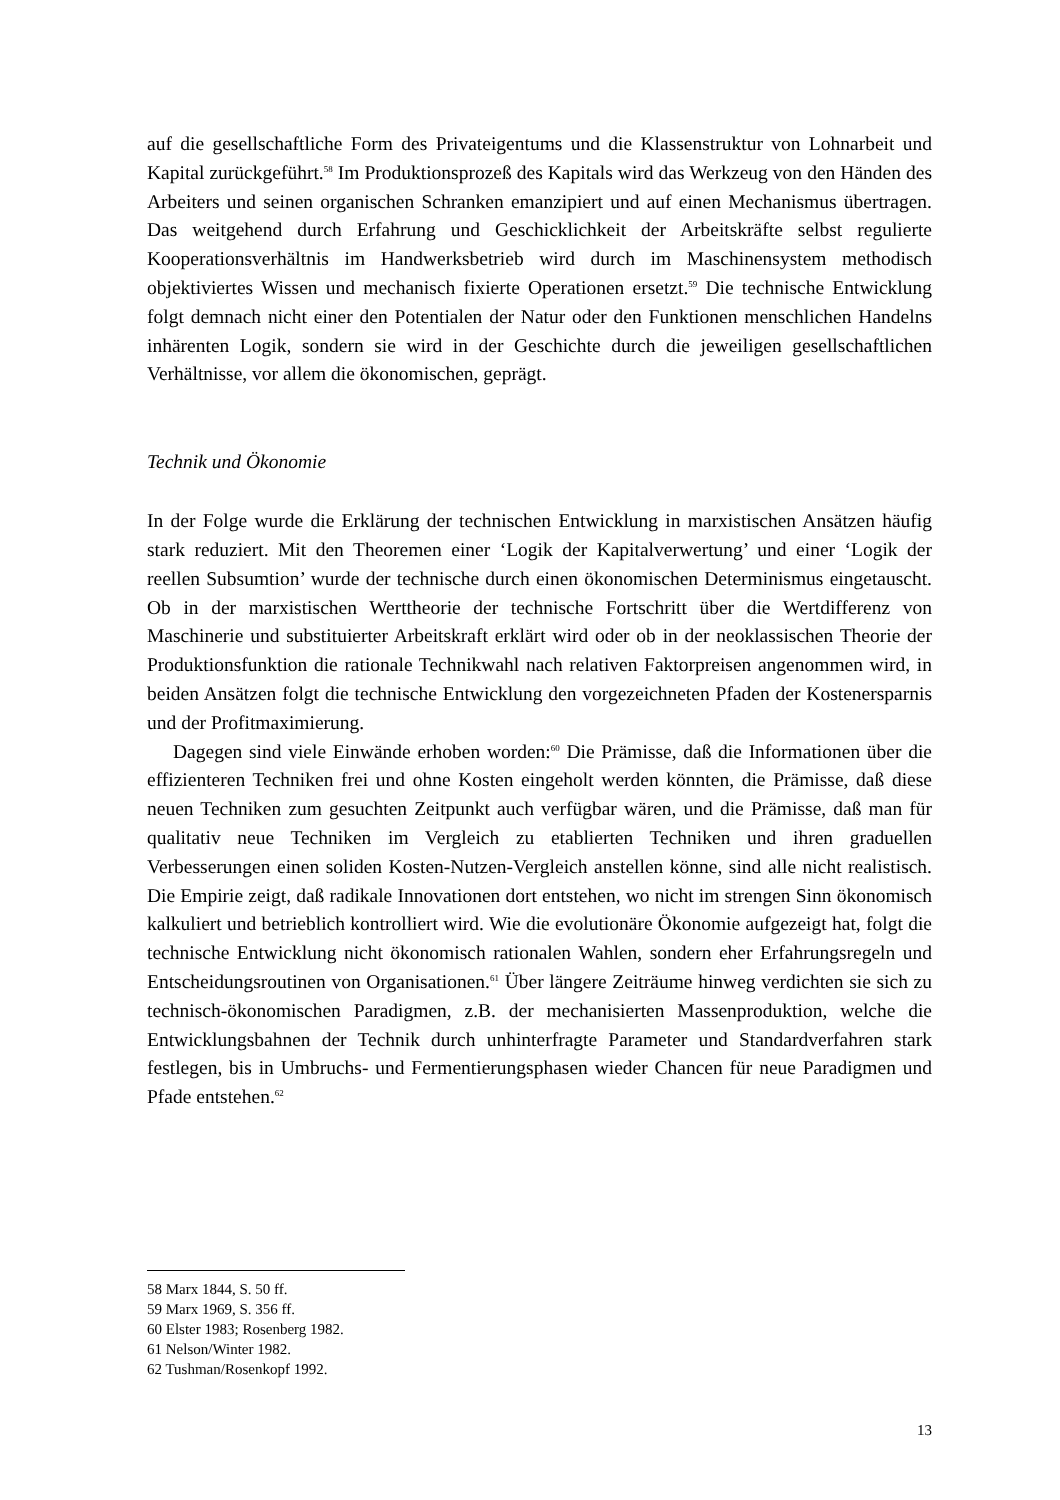auf die gesellschaftliche Form des Privateigentums und die Klassenstruktur von Lohnarbeit und Kapital zurückgeführt.<sup>58</sup> Im Produktionsprozeß des Kapitals wird das Werkzeug von den Händen des Arbeiters und seinen organischen Schranken emanzipiert und auf einen Mechanismus übertragen. Das weitgehend durch Erfahrung und Geschicklichkeit der Arbeitskräfte selbst regulierte Kooperationsverhältnis im Handwerksbetrieb wird durch im Maschinensystem methodisch objektiviertes Wissen und mechanisch fixierte Operationen ersetzt.<sup>59</sup> Die technische Entwicklung folgt demnach nicht einer den Potentialen der Natur oder den Funktionen menschlichen Handelns inhärenten Logik, sondern sie wird in der Geschichte durch die jeweiligen gesellschaftlichen Verhältnisse, vor allem die ökonomischen, geprägt.
Technik und Ökonomie
In der Folge wurde die Erklärung der technischen Entwicklung in marxistischen Ansätzen häufig stark reduziert. Mit den Theoremen einer ‘Logik der Kapitalverwertung’ und einer ‘Logik der reellen Subsumtion’ wurde der technische durch einen ökonomischen Determinismus eingetauscht. Ob in der marxistischen Werttheorie der technische Fortschritt über die Wertdifferenz von Maschinerie und substituierter Arbeitskraft erklärt wird oder ob in der neoklassischen Theorie der Produktionsfunktion die rationale Technikwahl nach relativen Faktorpreisen angenommen wird, in beiden Ansätzen folgt die technische Entwicklung den vorgezeichneten Pfaden der Kostenersparnis und der Profitmaximierung.
Dagegen sind viele Einwände erhoben worden:<sup>60</sup> Die Prämisse, daß die Informationen über die effizienteren Techniken frei und ohne Kosten eingeholt werden könnten, die Prämisse, daß diese neuen Techniken zum gesuchten Zeitpunkt auch verfügbar wären, und die Prämisse, daß man für qualitativ neue Techniken im Vergleich zu etablierten Techniken und ihren graduellen Verbesserungen einen soliden Kosten-Nutzen-Vergleich anstellen könne, sind alle nicht realistisch. Die Empirie zeigt, daß radikale Innovationen dort entstehen, wo nicht im strengen Sinn ökonomisch kalkuliert und betrieblich kontrolliert wird. Wie die evolutionäre Ökonomie aufgezeigt hat, folgt die technische Entwicklung nicht ökonomisch rationalen Wahlen, sondern eher Erfahrungsregeln und Entscheidungsroutinen von Organisationen.<sup>61</sup> Über längere Zeiträume hinweg verdichten sie sich zu technisch-ökonomischen Paradigmen, z.B. der mechanisierten Massenproduktion, welche die Entwicklungsbahnen der Technik durch unhinterfragte Parameter und Standardverfahren stark festlegen, bis in Umbruchs- und Fermentierungsphasen wieder Chancen für neue Paradigmen und Pfade entstehen.<sup>62</sup>
58 Marx 1844, S. 50 ff.
59 Marx 1969, S. 356 ff.
60 Elster 1983; Rosenberg 1982.
61 Nelson/Winter 1982.
62 Tushman/Rosenkopf 1992.
13